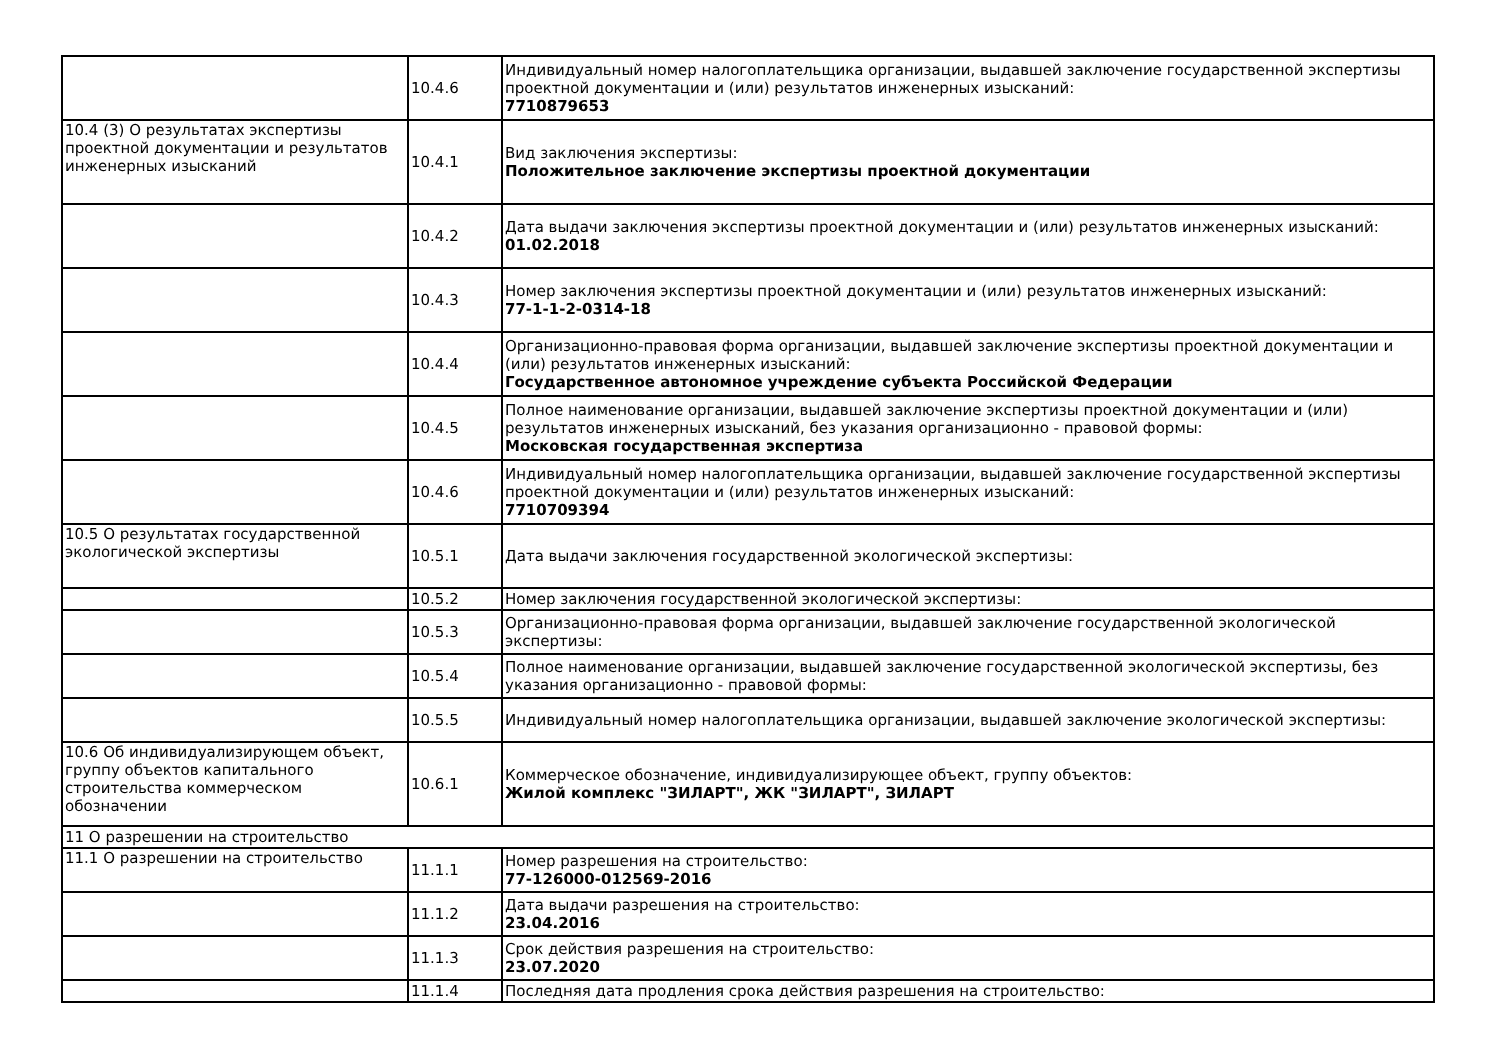| | 10.4.6 | Индивидуальный номер налогоплательщика организации, выдавшей заключение государственной экспертизы проектной документации и (или) результатов инженерных изысканий: 7710879653 |
| 10.4 (3) О результатах экспертизы проектной документации и результатов инженерных изысканий | 10.4.1 | Вид заключения экспертизы: Положительное заключение экспертизы проектной документации |
| | 10.4.2 | Дата выдачи заключения экспертизы проектной документации и (или) результатов инженерных изысканий: 01.02.2018 |
| | 10.4.3 | Номер заключения экспертизы проектной документации и (или) результатов инженерных изысканий: 77-1-1-2-0314-18 |
| | 10.4.4 | Организационно-правовая форма организации, выдавшей заключение экспертизы проектной документации и (или) результатов инженерных изысканий: Государственное автономное учреждение субъекта Российской Федерации |
| | 10.4.5 | Полное наименование организации, выдавшей заключение экспертизы проектной документации и (или) результатов инженерных изысканий, без указания организационно - правовой формы: Московская государственная экспертиза |
| | 10.4.6 | Индивидуальный номер налогоплательщика организации, выдавшей заключение государственной экспертизы проектной документации и (или) результатов инженерных изысканий: 7710709394 |
| 10.5 О результатах государственной экологической экспертизы | 10.5.1 | Дата выдачи заключения государственной экологической экспертизы: |
| | 10.5.2 | Номер заключения государственной экологической экспертизы: |
| | 10.5.3 | Организационно-правовая форма организации, выдавшей заключение государственной экологической экспертизы: |
| | 10.5.4 | Полное наименование организации, выдавшей заключение государственной экологической экспертизы, без указания организационно - правовой формы: |
| | 10.5.5 | Индивидуальный номер налогоплательщика организации, выдавшей заключение экологической экспертизы: |
| 10.6 Об индивидуализирующем объект, группу объектов капитального строительства коммерческом обозначении | 10.6.1 | Коммерческое обозначение, индивидуализирующее объект, группу объектов: Жилой комплекс "ЗИЛАРТ", ЖК "ЗИЛАРТ", ЗИЛАРТ |
| 11 О разрешении на строительство | | |
| 11.1 О разрешении на строительство | 11.1.1 | Номер разрешения на строительство: 77-126000-012569-2016 |
| | 11.1.2 | Дата выдачи разрешения на строительство: 23.04.2016 |
| | 11.1.3 | Срок действия разрешения на строительство: 23.07.2020 |
| | 11.1.4 | Последняя дата продления срока действия разрешения на строительство: |